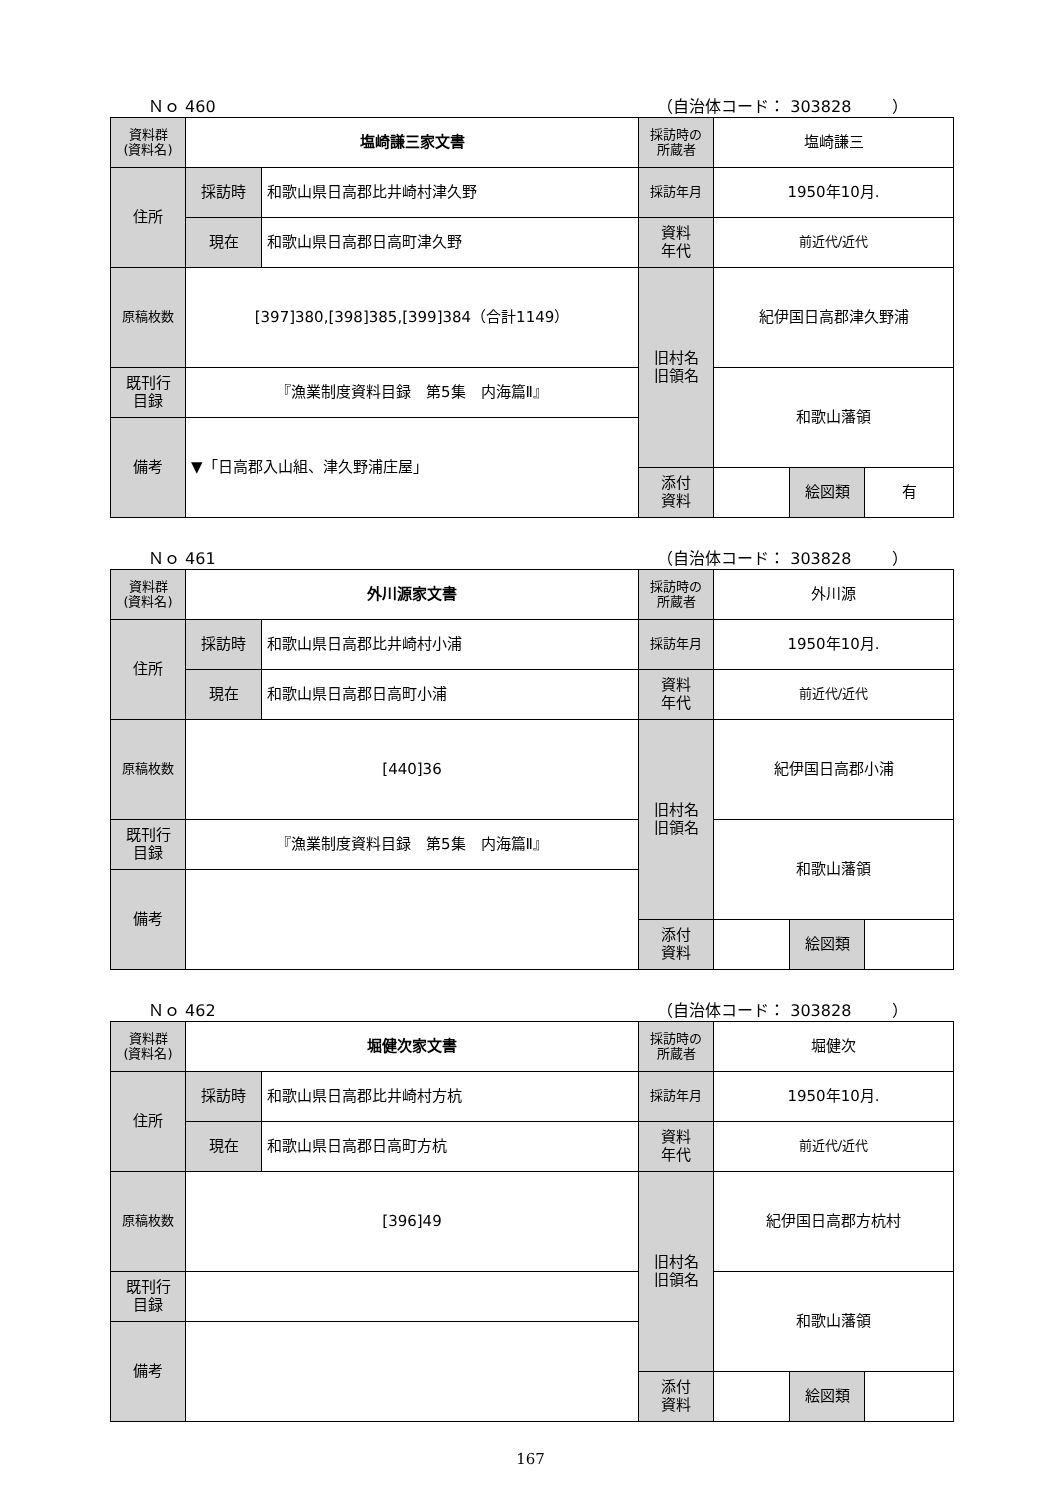Ｎｏ 460 （自治体コード： 303828 ）
| 資料群 (資料名) | 塩崎謙三家文書 | | 採訪時の 所蔵者 | 塩崎謙三 | | |
| 住所 | 採訪時 | 和歌山県日高郡比井崎村津久野 | 採訪年月 | 1950年10月. | | |
| | 現在 | 和歌山県日高郡日高町津久野 | 資料 年代 | 前近代/近代 | | |
| 原稿枚数 | [397]380,[398]385,[399]384（合計1149） | | 旧村名 旧領名 | 紀伊国日高郡津久野浦 | | |
| 既刊行 目録 | 『漁業制度資料目録 第5集 内海篇Ⅱ』 | | | 和歌山藩領 | | |
| 備考 | ▼「日高郡入山組、津久野浦庄屋」 | | | | | |
| | | | 添付 資料 | | 絵図類 | 有 |
Ｎｏ 461 （自治体コード： 303828 ）
| 資料群 (資料名) | 外川源家文書 | | 採訪時の 所蔵者 | 外川源 | | |
| 住所 | 採訪時 | 和歌山県日高郡比井崎村小浦 | 採訪年月 | 1950年10月. | | |
| | 現在 | 和歌山県日高郡日高町小浦 | 資料 年代 | 前近代/近代 | | |
| 原稿枚数 | [440]36 | | 旧村名 旧領名 | 紀伊国日高郡小浦 | | |
| 既刊行 目録 | 『漁業制度資料目録 第5集 内海篇Ⅱ』 | | | 和歌山藩領 | | |
| 備考 | | | | | | |
| | | | 添付 資料 | | 絵図類 | |
Ｎｏ 462 （自治体コード： 303828 ）
| 資料群 (資料名) | 堀健次家文書 | | 採訪時の 所蔵者 | 堀健次 | | |
| 住所 | 採訪時 | 和歌山県日高郡比井崎村方杭 | 採訪年月 | 1950年10月. | | |
| | 現在 | 和歌山県日高郡日高町方杭 | 資料 年代 | 前近代/近代 | | |
| 原稿枚数 | [396]49 | | 旧村名 旧領名 | 紀伊国日高郡方杭村 | | |
| 既刊行 目録 | | | | 和歌山藩領 | | |
| 備考 | | | | | | |
| | | | 添付 資料 | | 絵図類 | |
167